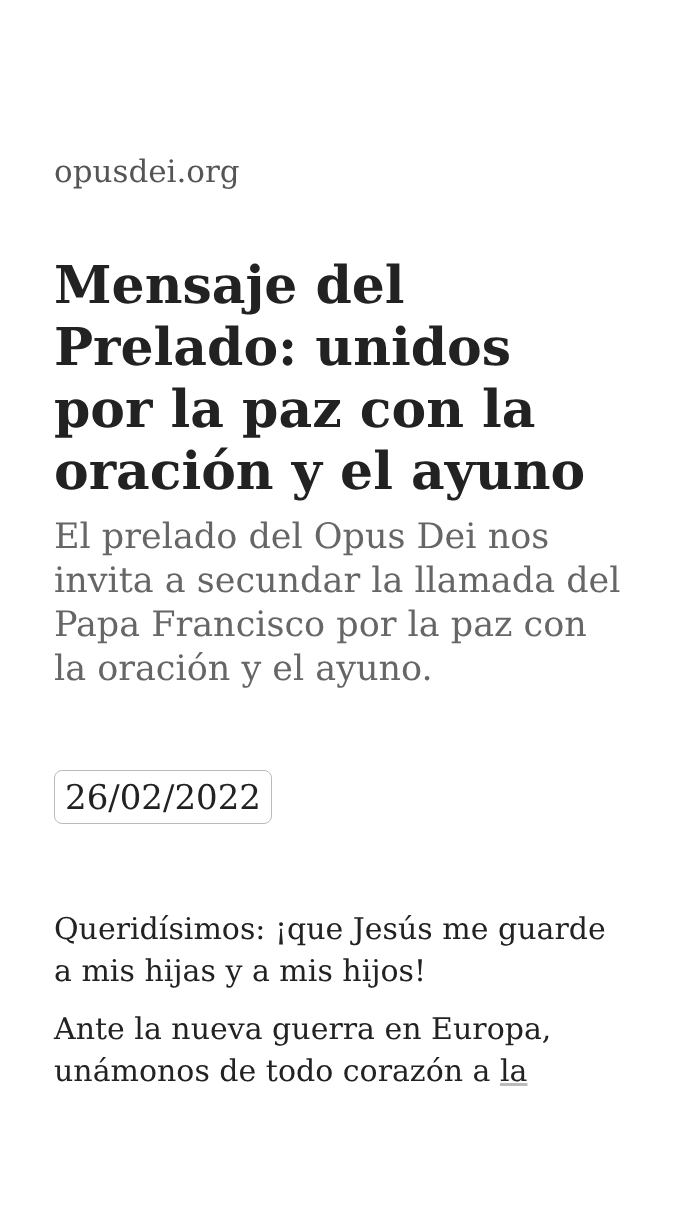opusdei.org
Mensaje del Prelado: unidos por la paz con la oración y el ayuno
El prelado del Opus Dei nos invita a secundar la llamada del Papa Francisco por la paz con la oración y el ayuno.
26/02/2022
Queridísimos: ¡que Jesús me guarde a mis hijas y a mis hijos!
Ante la nueva guerra en Europa, unámonos de todo corazón a la